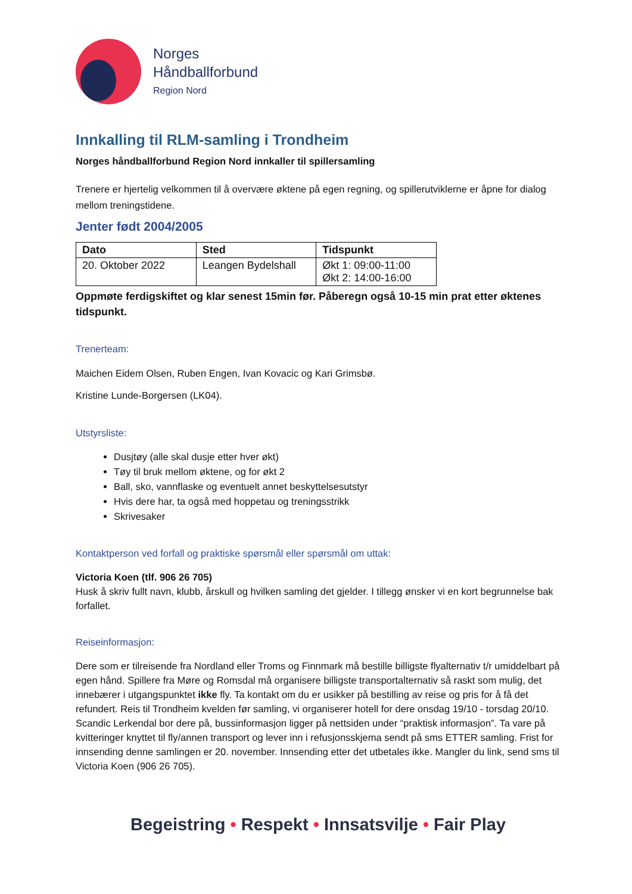Norges
Håndballforbund
Region Nord
Innkalling til RLM-samling i Trondheim
Norges håndballforbund Region Nord innkaller til spillersamling
Trenere er hjertelig velkommen til å overvære øktene på egen regning, og spillerutviklerne er åpne for dialog mellom treningstidene.
Jenter født 2004/2005
| Dato | Sted | Tidspunkt |
| --- | --- | --- |
| 20. Oktober 2022 | Leangen Bydelshall | Økt 1: 09:00-11:00 Økt 2: 14:00-16:00 |
Oppmøte ferdigskiftet og klar senest 15min før. Påberegn også 10-15 min prat etter øktenes tidspunkt.
Trenerteam:
Maichen Eidem Olsen, Ruben Engen, Ivan Kovacic og Kari Grimsbø.
Kristine Lunde-Borgersen (LK04).
Utstyrsliste:
Dusjtøy (alle skal dusje etter hver økt)
Tøy til bruk mellom øktene, og for økt 2
Ball, sko, vannflaske og eventuelt annet beskyttelsesutstyr
Hvis dere har, ta også med hoppetau og treningsstrikk
Skrivesaker
Kontaktperson ved forfall og praktiske spørsmål eller spørsmål om uttak:
Victoria Koen (tlf. 906 26 705)
Husk å skriv fullt navn, klubb, årskull og hvilken samling det gjelder. I tillegg ønsker vi en kort begrunnelse bak forfallet.
Reiseinformasjon:
Dere som er tilreisende fra Nordland eller Troms og Finnmark må bestille billigste flyalternativ t/r umiddelbart på egen hånd. Spillere fra Møre og Romsdal må organisere billigste transportalternativ så raskt som mulig, det innebærer i utgangspunktet ikke fly. Ta kontakt om du er usikker på bestilling av reise og pris for å få det refundert. Reis til Trondheim kvelden før samling, vi organiserer hotell for dere onsdag 19/10 - torsdag 20/10. Scandic Lerkendal bor dere på, bussinformasjon ligger på nettsiden under “praktisk informasjon”. Ta vare på kvitteringer knyttet til fly/annen transport og lever inn i refusjonsskjema sendt på sms ETTER samling. Frist for innsending denne samlingen er 20. november. Innsending etter det utbetales ikke. Mangler du link, send sms til Victoria Koen (906 26 705).
Begeistring • Respekt • Innsatsvilje • Fair Play